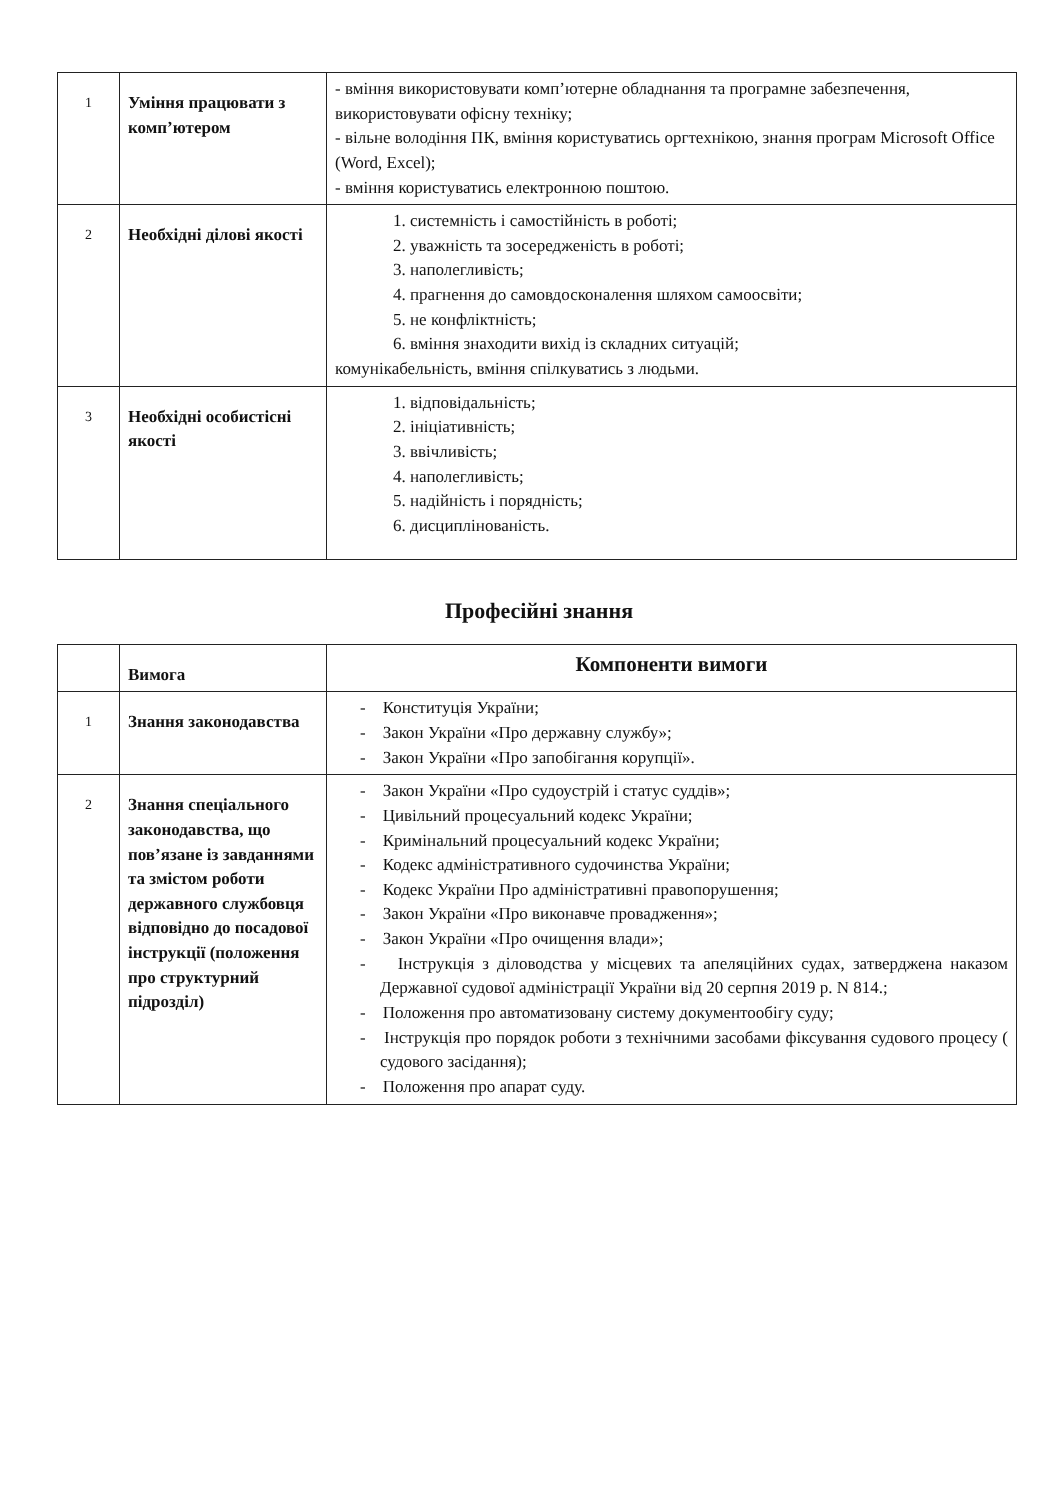| 1 | Уміння працювати з комп’ютером | - вміння використовувати комп’ютерне обладнання та програмне забезпечення, використовувати офісну техніку; - вільне володіння ПК, вміння користуватись оргтехнікою, знання програм Microsoft Office (Word, Excel); - вміння користуватись електронною поштою. |
| 2 | Необхідні ділові якості | 1. системність і самостійність в роботі; 2. уважність та зосередженість в роботі; 3. наполегливість; 4. прагнення до самовдосконалення шляхом самоосвіти; 5. не конфліктність; 6. вміння знаходити вихід із складних ситуацій; комунікабельність, вміння спілкуватись з людьми. |
| 3 | Необхідні особистісні якості | 1. відповідальність; 2. ініціативність; 3. ввічливість; 4. наполегливість; 5. надійність і порядність; 6. дисциплінованість. |
Професійні знання
| | Вимога | Компоненти вимоги |
| 1 | Знання законодавства | - Конституція України; - Закон України «Про державну службу»; - Закон України «Про запобігання корупції». |
| 2 | Знання спеціального законодавства, що пов’язане із завданнями та змістом роботи державного службовця відповідно до посадової інструкції (положення про структурний підрозділ) | - Закон України «Про судоустрій і статус суддів»; - Цивільний процесуальний кодекс України; - Кримінальний процесуальний кодекс України; - Кодекс адміністративного судочинства України; - Кодекс України Про адміністративні правопорушення; - Закон України «Про виконавче провадження»; - Закон України «Про очищення влади»; - Інструкція з діловодства у місцевих та апеляційних судах, затверджена наказом Державної судової адміністрації України від 20 серпня 2019 р. N 814.; - Положення про автоматизовану систему документообігу суду; - Інструкція про порядок роботи з технічними засобами фіксування судового процесу ( судового засідання); - Положення про апарат суду. |